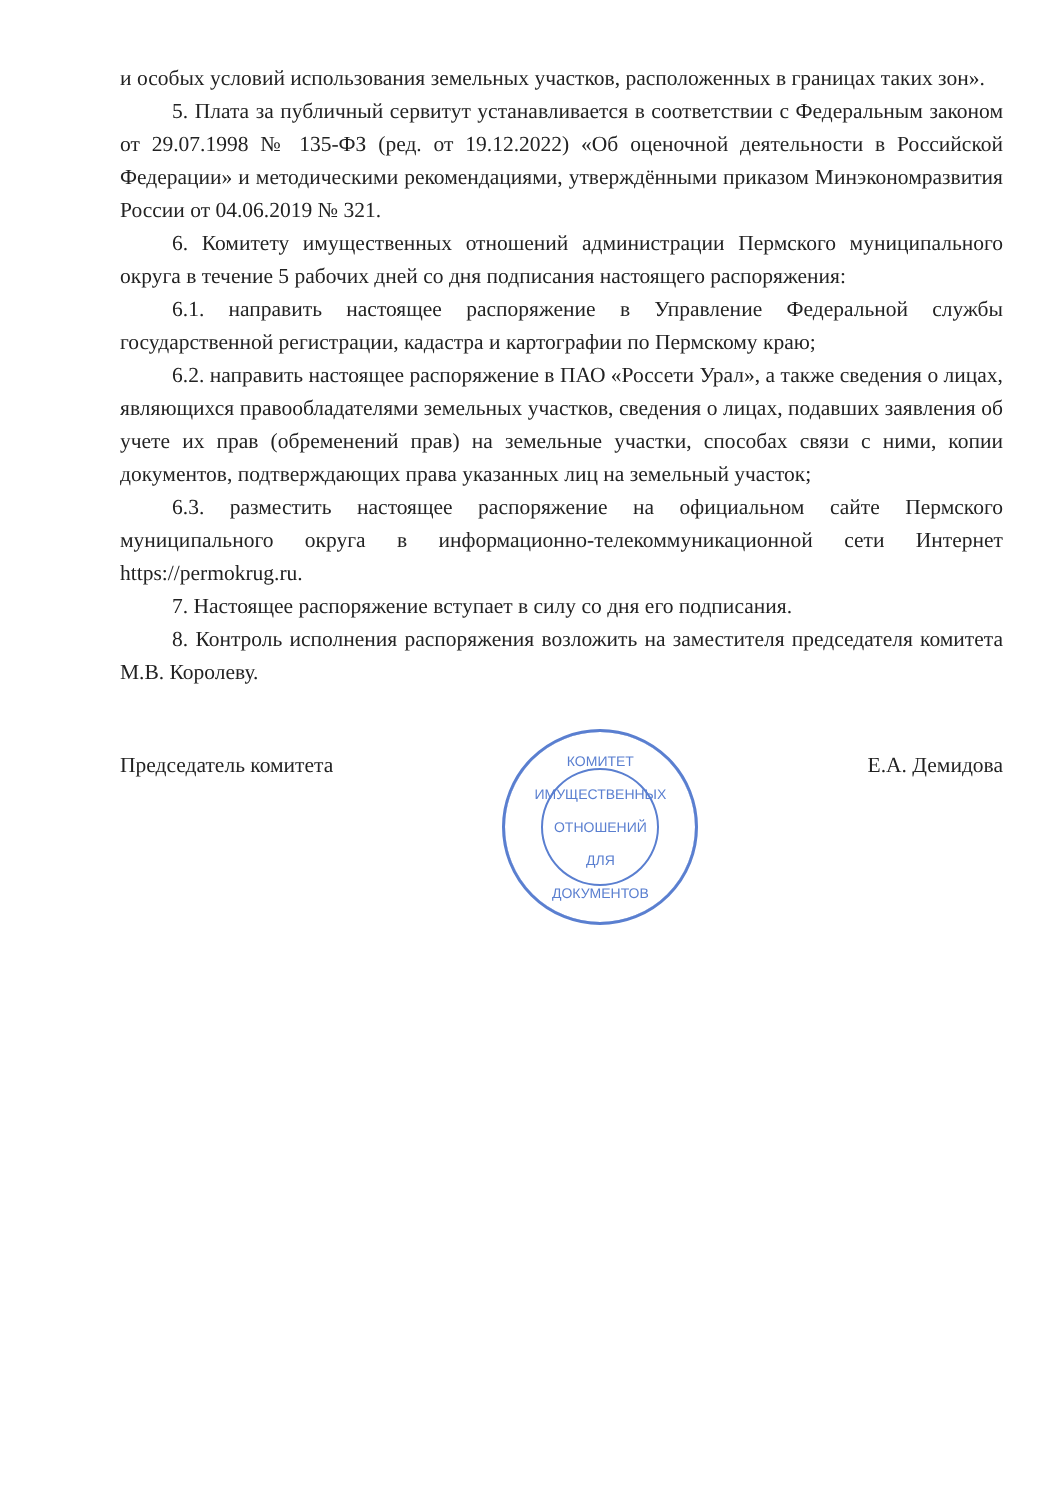и особых условий использования земельных участков, расположенных в границах таких зон».
5. Плата за публичный сервитут устанавливается в соответствии с Федеральным законом от 29.07.1998 № 135-ФЗ (ред. от 19.12.2022) «Об оценочной деятельности в Российской Федерации» и методическими рекомендациями, утверждёнными приказом Минэкономразвития России от 04.06.2019 № 321.
6. Комитету имущественных отношений администрации Пермского муниципального округа в течение 5 рабочих дней со дня подписания настоящего распоряжения:
6.1. направить настоящее распоряжение в Управление Федеральной службы государственной регистрации, кадастра и картографии по Пермскому краю;
6.2. направить настоящее распоряжение в ПАО «Россети Урал», а также сведения о лицах, являющихся правообладателями земельных участков, сведения о лицах, подавших заявления об учете их прав (обременений прав) на земельные участки, способах связи с ними, копии документов, подтверждающих права указанных лиц на земельный участок;
6.3. разместить настоящее распоряжение на официальном сайте Пермского муниципального округа в информационно-телекоммуникационной сети Интернет https://permokrug.ru.
7. Настоящее распоряжение вступает в силу со дня его подписания.
8. Контроль исполнения распоряжения возложить на заместителя председателя комитета М.В. Королеву.
Председатель комитета
КОМИТЕТ ИМУЩЕСТВЕННЫХ ОТНОШЕНИЙ
ДЛЯ
ДОКУМЕНТОВ
Е.А. Демидова